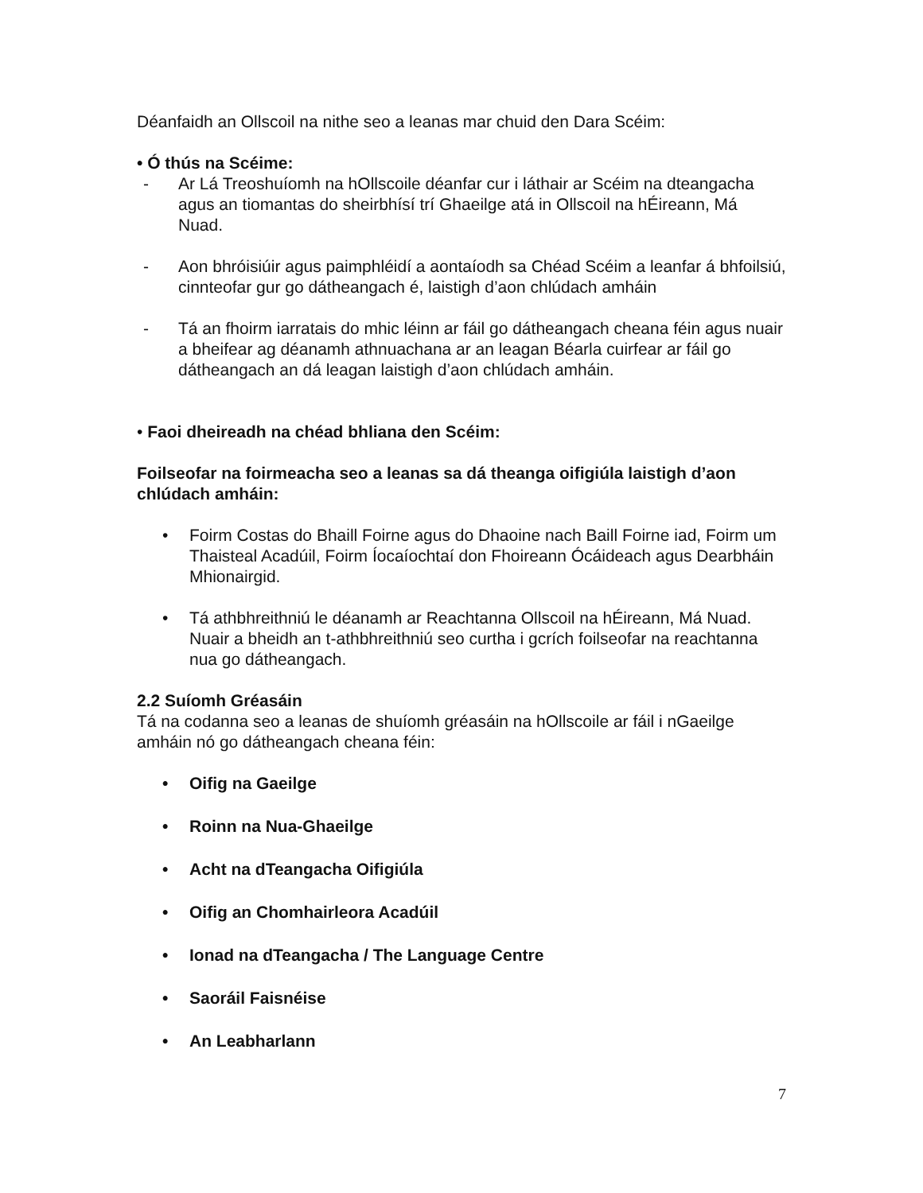Déanfaidh an Ollscoil na nithe seo a leanas mar chuid den Dara Scéim:
• Ó thús na Scéime:
- Ar Lá Treoshuíomh na hOllscoile déanfar cur i láthair ar Scéim na dteangacha agus an tiomantas do sheirbhísí trí Ghaeilge atá in Ollscoil na hÉireann, Má Nuad.
- Aon bhróisiúir agus paimphléidí a aontaíodh sa Chéad Scéim a leanfar á bhfoilsiú, cinnteofar gur go dátheangach é, laistigh d’aon chlúdach amháin
- Tá an fhoirm iarratais do mhic léinn ar fáil go dátheangach cheana féin agus nuair a bheifear ag déanamh athnuachana ar an leagan Béarla cuirfear ar fáil go dátheangach an dá leagan laistigh d’aon chlúdach amháin.
• Faoi dheireadh na chéad bhliana den Scéim:
Foilseofar na foirmeacha seo a leanas sa dá theanga oifigiúla laistigh d’aon chlúdach amháin:
• Foirm Costas do Bhaill Foirne agus do Dhaoine nach Baill Foirne iad, Foirm um Thaisteal Acadúil, Foirm Íocaíochtaí don Fhoireann Ócáideach agus Dearbháin Mhionairgid.
• Tá athbhreithniú le déanamh ar Reachtanna Ollscoil na hÉireann, Má Nuad. Nuair a bheidh an t-athbhreithniú seo curtha i gcrích foilseofar na reachtanna nua go dátheangach.
2.2 Suíomh Gréasáin
Tá na codanna seo a leanas de shuíomh gréasáin na hOllscoile ar fáil i nGaeilge amháin nó go dátheangach cheana féin:
• Oifig na Gaeilge
• Roinn na Nua-Ghaeilge
• Acht na dTeangacha Oifigiúla
• Oifig an Chomhairleora Acadúil
• Ionad na dTeangacha / The Language Centre
• Saoráil Faisnéise
• An Leabharlann
7